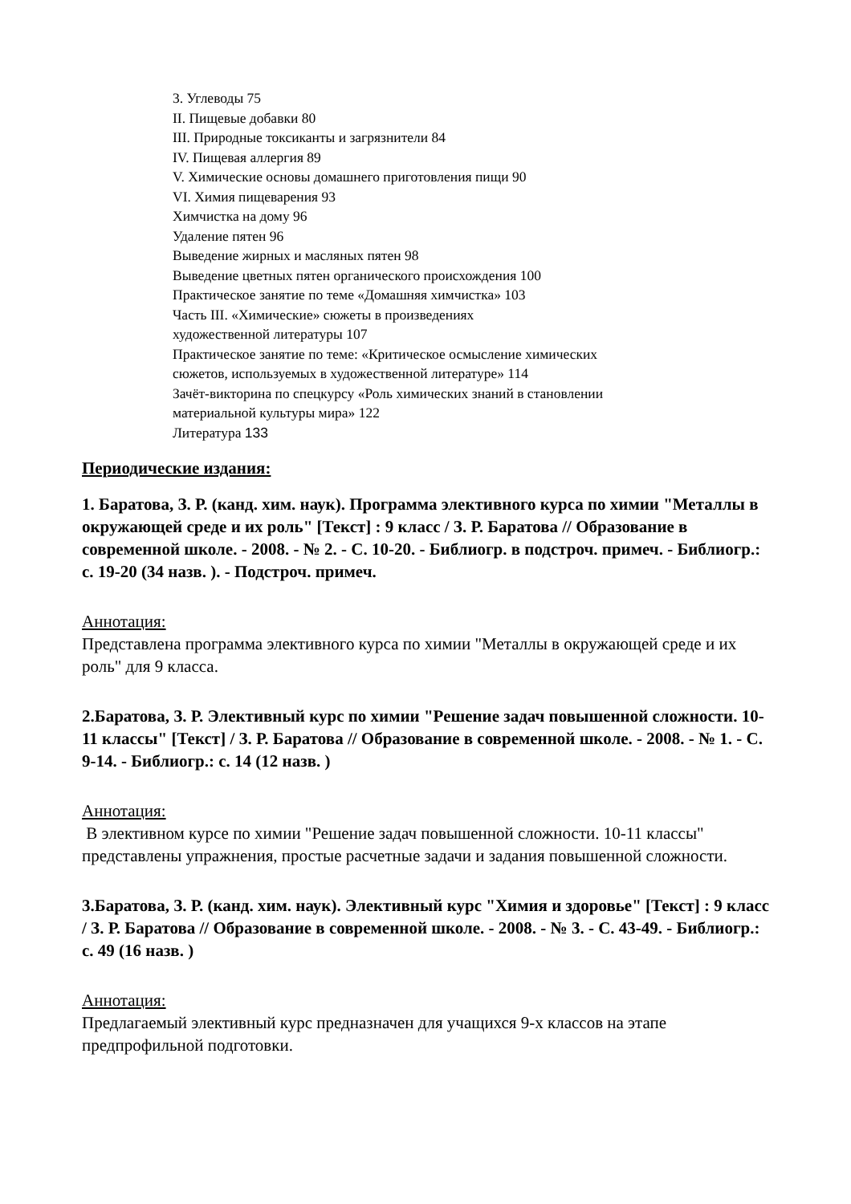3. Углеводы 75
II. Пищевые добавки 80
III. Природные токсиканты и загрязнители 84
IV. Пищевая аллергия 89
V. Химические основы домашнего приготовления пищи 90
VI. Химия пищеварения 93
Химчистка на дому 96
Удаление пятен 96
Выведение жирных и масляных пятен 98
Выведение цветных пятен органического происхождения 100
Практическое занятие по теме «Домашняя химчистка» 103
Часть III. «Химические» сюжеты в произведениях
художественной литературы 107
Практическое занятие по теме: «Критическое осмысление химических
сюжетов, используемых в художественной литературе» 114
Зачёт-викторина по спецкурсу «Роль химических знаний в становлении
материальной культуры мира» 122
Литература 133
Периодические издания:
1. Баратова, З. Р. (канд. хим. наук). Программа элективного курса по химии "Металлы в окружающей среде и их роль" [Текст] : 9 класс / З. Р. Баратова // Образование в современной школе. - 2008. - № 2. - С. 10-20. - Библиогр. в подстроч. примеч. - Библиогр.: с. 19-20 (34 назв. ). - Подстроч. примеч.
Аннотация:
Представлена программа элективного курса по химии "Металлы в окружающей среде и их роль" для 9 класса.
2.Баратова, З. Р. Элективный курс по химии "Решение задач повышенной сложности. 10-11 классы" [Текст] / З. Р. Баратова // Образование в современной школе. - 2008. - № 1. - С. 9-14. - Библиогр.: с. 14 (12 назв. )
Аннотация:
В элективном курсе по химии "Решение задач повышенной сложности. 10-11 классы" представлены упражнения, простые расчетные задачи и задания повышенной сложности.
3.Баратова, З. Р. (канд. хим. наук). Элективный курс "Химия и здоровье" [Текст] : 9 класс / З. Р. Баратова // Образование в современной школе. - 2008. - № 3. - С. 43-49. - Библиогр.: с. 49 (16 назв. )
Аннотация:
Предлагаемый элективный курс предназначен для учащихся 9-х классов на этапе предпрофильной подготовки.